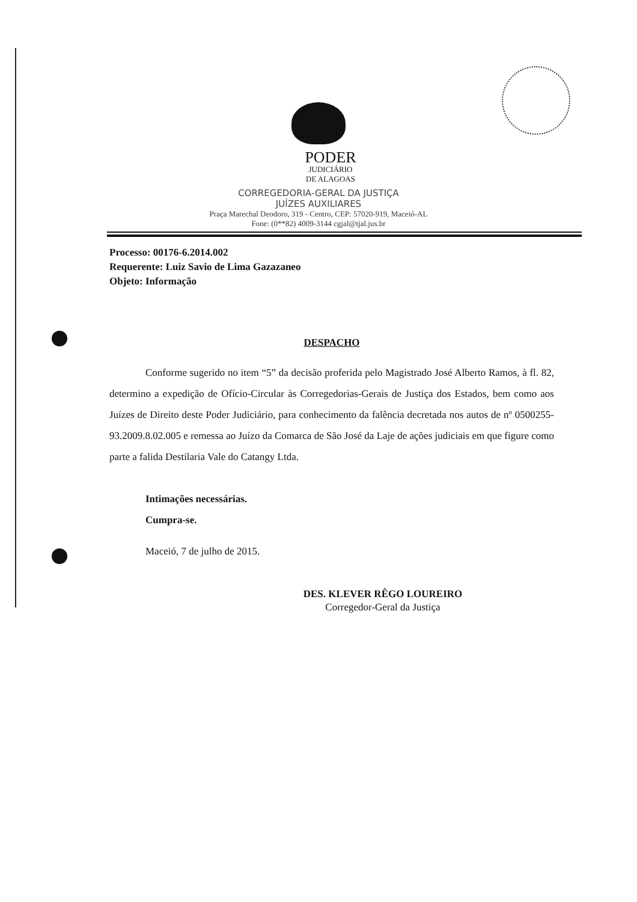PODER
JUDICIÁRIO
DE ALAGOAS
CORREGEDORIA-GERAL DA JUSTIÇA
JUÍZES AUXILIARES
Praça Marechal Deodoro, 319 - Centro, CEP: 57020-919, Maceió-AL
Fone: (0**82) 4009-3144 cgjal@tjal.jus.br
Processo: 00176-6.2014.002
Requerente: Luiz Savio de Lima Gazazaneo
Objeto: Informação
DESPACHO
Conforme sugerido no item “5” da decisão proferida pelo Magistrado José Alberto Ramos, à fl. 82, determino a expedição de Ofício-Circular às Corregedorias-Gerais de Justiça dos Estados, bem como aos Juízes de Direito deste Poder Judiciário, para conhecimento da falência decretada nos autos de nº 0500255-93.2009.8.02.005 e remessa ao Juízo da Comarca de São José da Laje de ações judiciais em que figure como parte a falida Destilaria Vale do Catangy Ltda.
Intimações necessárias.
Cumpra-se.
Maceió, 7 de julho de 2015.
DES. KLEVER RÊGO LOUREIRO
Corregedor-Geral da Justiça